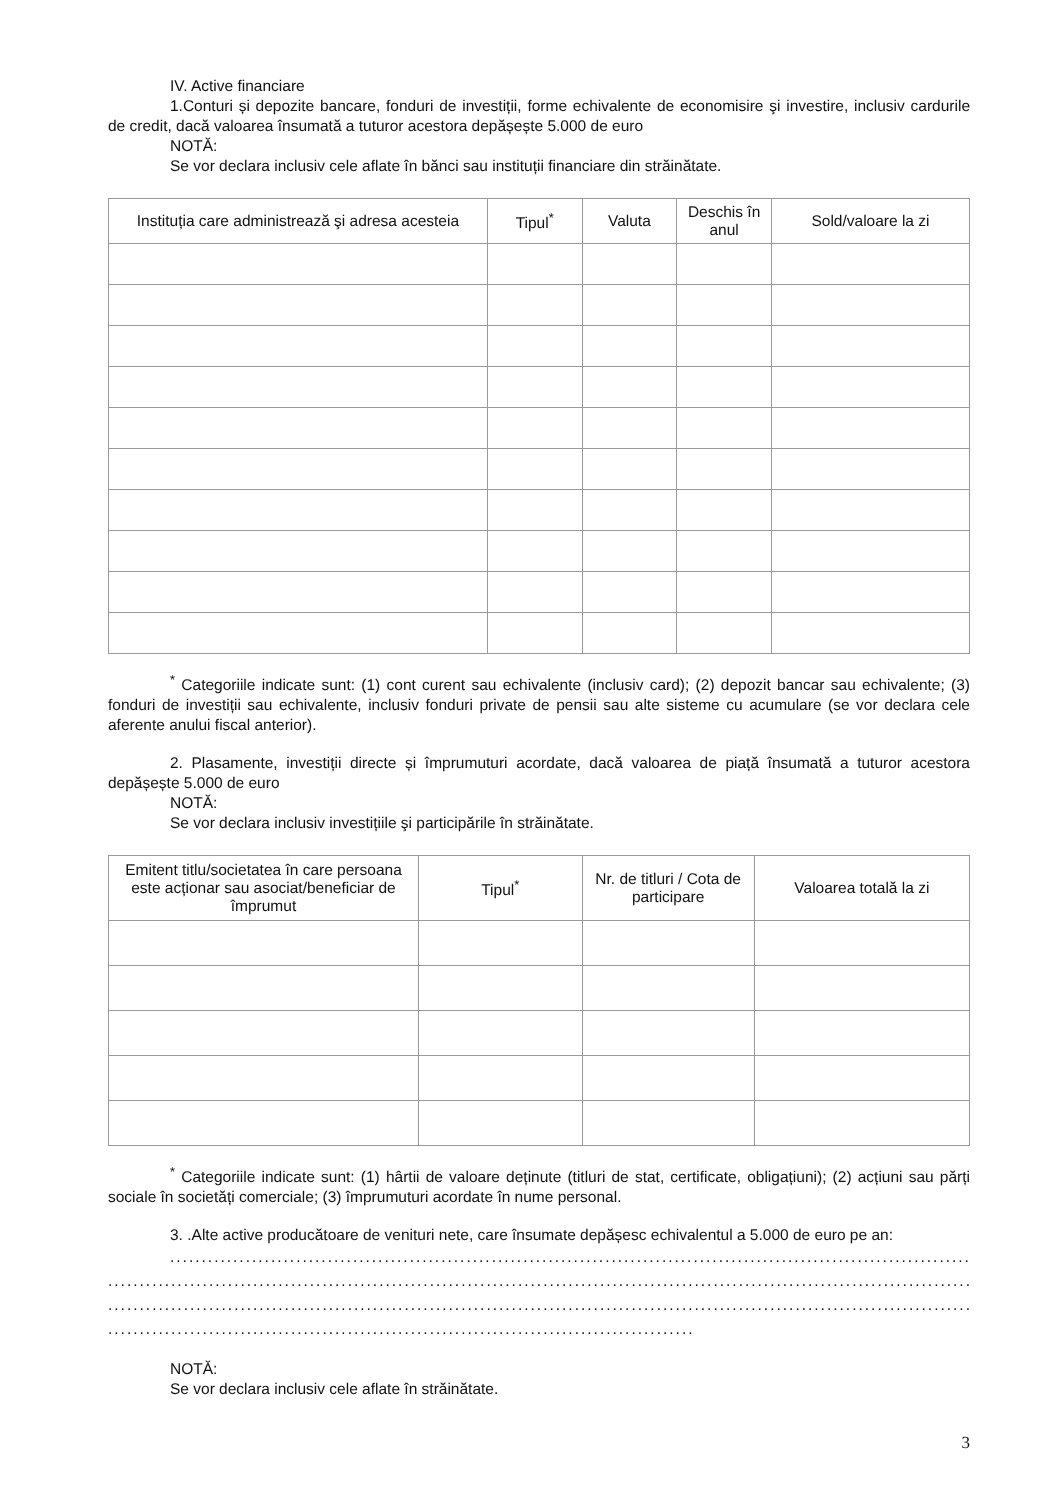IV. Active financiare
1.Conturi și depozite bancare, fonduri de investiții, forme echivalente de economisire şi investire, inclusiv cardurile de credit, dacă valoarea însumată a tuturor acestora depășește 5.000 de euro
NOTĂ:
Se vor declara inclusiv cele aflate în bănci sau instituții financiare din străinătate.
| Instituția care administrează şi adresa acesteia | Tipul<sup>*</sup> | Valuta | Deschis în anul | Sold/valoare la zi |
| --- | --- | --- | --- | --- |
<sup>*</sup> Categoriile indicate sunt: (1) cont curent sau echivalente (inclusiv card); (2) depozit bancar sau echivalente; (3) fonduri de investiții sau echivalente, inclusiv fonduri private de pensii sau alte sisteme cu acumulare (se vor declara cele aferente anului fiscal anterior).
2. Plasamente, investiții directe și împrumuturi acordate, dacă valoarea de piață însumată a tuturor acestora depășește 5.000 de euro
NOTĂ:
Se vor declara inclusiv investițiile şi participările în străinătate.
| Emitent titlu/societatea în care persoana este acționar sau asociat/beneficiar de împrumut | Tipul<sup>*</sup> | Nr. de titluri / Cota de participare | Valoarea totală la zi |
| --- | --- | --- | --- |
<sup>*</sup> Categoriile indicate sunt: (1) hârtii de valoare deținute (titluri de stat, certificate, obligațiuni); (2) acțiuni sau părți sociale în societăți comerciale; (3) împrumuturi acordate în nume personal.
3. .Alte active producătoare de venituri nete, care însumate depășesc echivalentul a 5.000 de euro pe an:
....................................................................................................................................
...............................................................................................................................................
...............................................................................................................................................
.............................................................................................
NOTĂ:
Se vor declara inclusiv cele aflate în străinătate.
3